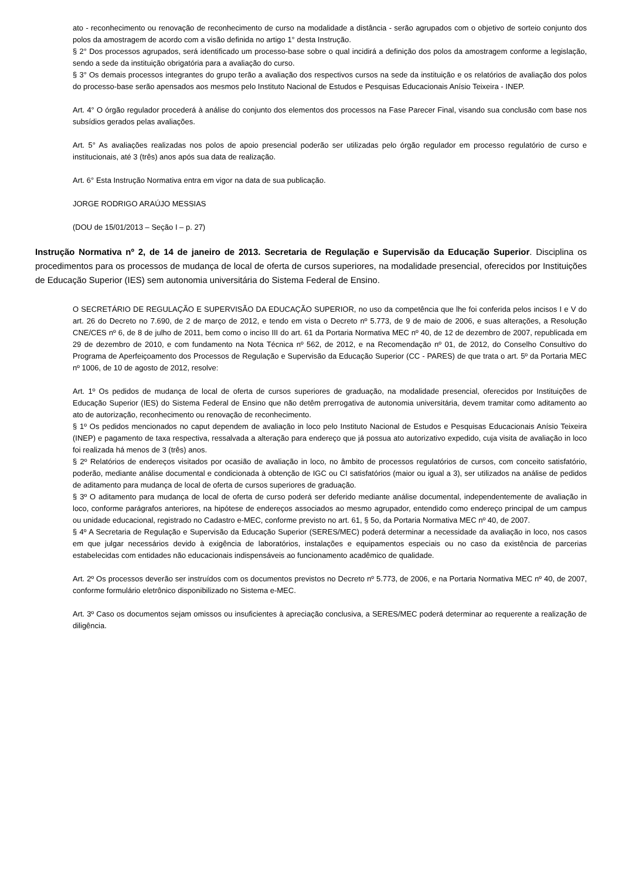ato - reconhecimento ou renovação de reconhecimento de curso na modalidade a distância - serão agrupados com o objetivo de sorteio conjunto dos polos da amostragem de acordo com a visão definida no artigo 1° desta Instrução.
§ 2° Dos processos agrupados, será identificado um processo-base sobre o qual incidirá a definição dos polos da amostragem conforme a legislação, sendo a sede da instituição obrigatória para a avaliação do curso.
§ 3° Os demais processos integrantes do grupo terão a avaliação dos respectivos cursos na sede da instituição e os relatórios de avaliação dos polos do processo-base serão apensados aos mesmos pelo Instituto Nacional de Estudos e Pesquisas Educacionais Anísio Teixeira - INEP.
Art. 4° O órgão regulador procederá à análise do conjunto dos elementos dos processos na Fase Parecer Final, visando sua conclusão com base nos subsídios gerados pelas avaliações.
Art. 5° As avaliações realizadas nos polos de apoio presencial poderão ser utilizadas pelo órgão regulador em processo regulatório de curso e institucionais, até 3 (três) anos após sua data de realização.
Art. 6° Esta Instrução Normativa entra em vigor na data de sua publicação.
JORGE RODRIGO ARAÚJO MESSIAS
(DOU de 15/01/2013 – Seção I – p. 27)
Instrução Normativa nº 2, de 14 de janeiro de 2013. Secretaria de Regulação e Supervisão da Educação Superior. Disciplina os procedimentos para os processos de mudança de local de oferta de cursos superiores, na modalidade presencial, oferecidos por Instituições de Educação Superior (IES) sem autonomia universitária do Sistema Federal de Ensino.
O SECRETÁRIO DE REGULAÇÃO E SUPERVISÃO DA EDUCAÇÃO SUPERIOR, no uso da competência que lhe foi conferida pelos incisos I e V do art. 26 do Decreto no 7.690, de 2 de março de 2012, e tendo em vista o Decreto nº 5.773, de 9 de maio de 2006, e suas alterações, a Resolução CNE/CES nº 6, de 8 de julho de 2011, bem como o inciso III do art. 61 da Portaria Normativa MEC nº 40, de 12 de dezembro de 2007, republicada em 29 de dezembro de 2010, e com fundamento na Nota Técnica nº 562, de 2012, e na Recomendação nº 01, de 2012, do Conselho Consultivo do Programa de Aperfeiçoamento dos Processos de Regulação e Supervisão da Educação Superior (CC - PARES) de que trata o art. 5º da Portaria MEC nº 1006, de 10 de agosto de 2012, resolve:
Art. 1º Os pedidos de mudança de local de oferta de cursos superiores de graduação, na modalidade presencial, oferecidos por Instituições de Educação Superior (IES) do Sistema Federal de Ensino que não detêm prerrogativa de autonomia universitária, devem tramitar como aditamento ao ato de autorização, reconhecimento ou renovação de reconhecimento.
§ 1º Os pedidos mencionados no caput dependem de avaliação in loco pelo Instituto Nacional de Estudos e Pesquisas Educacionais Anísio Teixeira (INEP) e pagamento de taxa respectiva, ressalvada a alteração para endereço que já possua ato autorizativo expedido, cuja visita de avaliação in loco foi realizada há menos de 3 (três) anos.
§ 2º Relatórios de endereços visitados por ocasião de avaliação in loco, no âmbito de processos regulatórios de cursos, com conceito satisfatório, poderão, mediante análise documental e condicionada à obtenção de IGC ou CI satisfatórios (maior ou igual a 3), ser utilizados na análise de pedidos de aditamento para mudança de local de oferta de cursos superiores de graduação.
§ 3º O aditamento para mudança de local de oferta de curso poderá ser deferido mediante análise documental, independentemente de avaliação in loco, conforme parágrafos anteriores, na hipótese de endereços associados ao mesmo agrupador, entendido como endereço principal de um campus ou unidade educacional, registrado no Cadastro e-MEC, conforme previsto no art. 61, § 5o, da Portaria Normativa MEC nº 40, de 2007.
§ 4º A Secretaria de Regulação e Supervisão da Educação Superior (SERES/MEC) poderá determinar a necessidade da avaliação in loco, nos casos em que julgar necessários devido à exigência de laboratórios, instalações e equipamentos especiais ou no caso da existência de parcerias estabelecidas com entidades não educacionais indispensáveis ao funcionamento acadêmico de qualidade.
Art. 2º Os processos deverão ser instruídos com os documentos previstos no Decreto nº 5.773, de 2006, e na Portaria Normativa MEC nº 40, de 2007, conforme formulário eletrônico disponibilizado no Sistema e-MEC.
Art. 3º Caso os documentos sejam omissos ou insuficientes à apreciação conclusiva, a SERES/MEC poderá determinar ao requerente a realização de diligência.